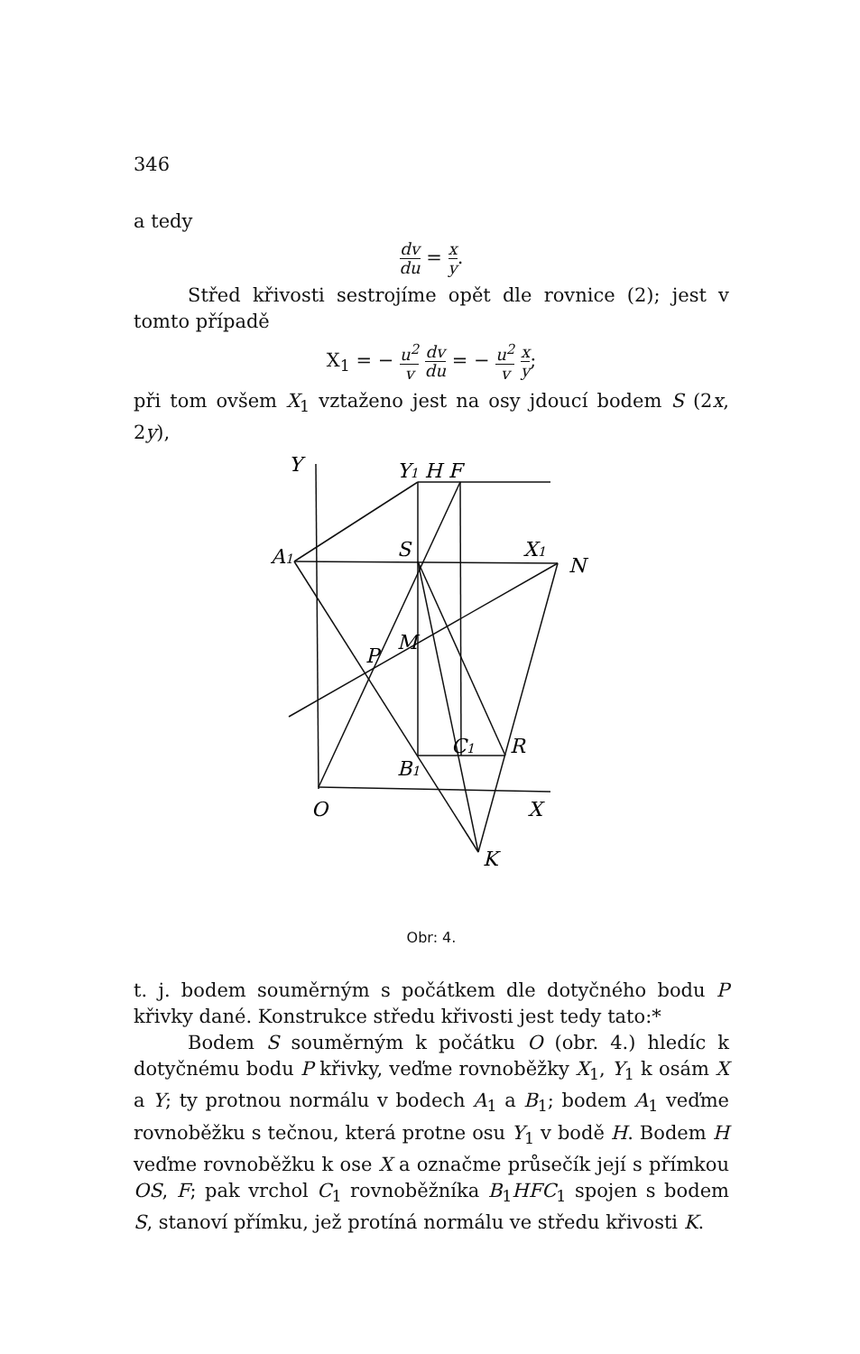346
a tedy
dv du = x y.
Střed křivosti sestrojíme opět dle rovnice (2); jest v tomto případě
X<sub>1</sub> = − u<sup>2</sup> v dv du = − u<sup>2</sup> v x y;
při tom ovšem X<sub>1</sub> vztaženo jest na osy jdoucí bodem S (2x, 2y),
Y
Y1 H F
A1
S
X1
N
P
M
C1
R
B1
O
X
K
Obr: 4.
t. j. bodem souměrným s počátkem dle dotyčného bodu P křivky dané. Konstrukce středu křivosti jest tedy tato:*
Bodem S souměrným k počátku O (obr. 4.) hledíc k dotyčnému bodu P křivky, veďme rovnoběžky X<sub>1</sub>, Y<sub>1</sub> k osám X a Y; ty protnou normálu v bodech A<sub>1</sub> a B<sub>1</sub>; bodem A<sub>1</sub> veďme rovnoběžku s tečnou, která protne osu Y<sub>1</sub> v bodě H. Bodem H veďme rovnoběžku k ose X a označme průsečík její s přímkou OS, F; pak vrchol C<sub>1</sub> rovnoběžníka B<sub>1</sub>HFC<sub>1</sub> spojen s bodem S, stanoví přímku, jež protíná normálu ve středu křivosti K.